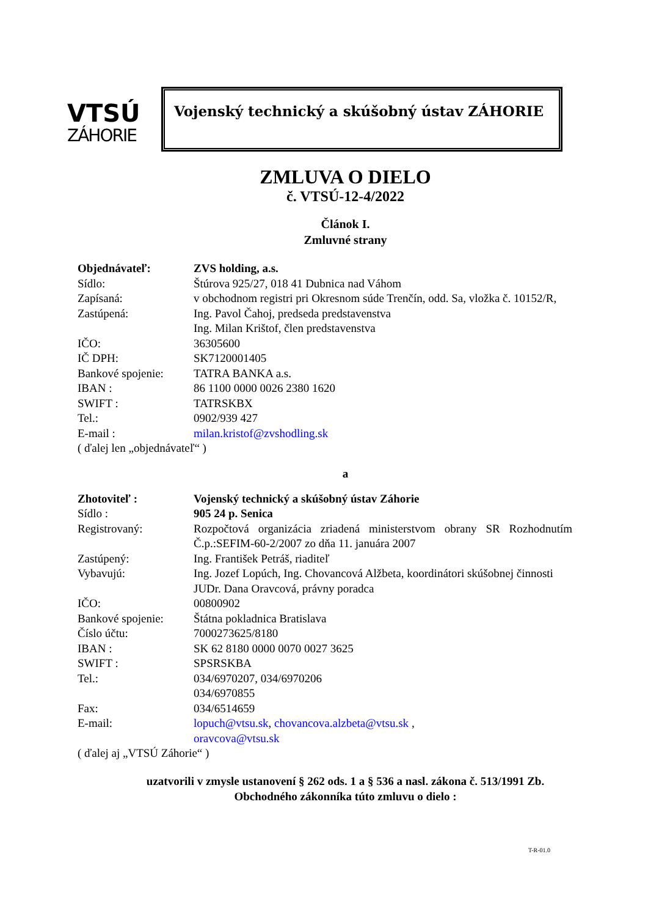VTSÚ
ZÁHORIE
Vojenský technický a skúšobný ústav ZÁHORIE
ZMLUVA O DIELO
č. VTSÚ-12-4/2022
Článok I.
Zmluvné strany
Objednávateľ: ZVS holding, a.s.
Sídlo: Štúrova 925/27, 018 41 Dubnica nad Váhom
Zapísaná: v obchodnom registri pri Okresnom súde Trenčín, odd. Sa, vložka č. 10152/R,
Zastúpená: Ing. Pavol Čahoj, predseda predstavenstva
Ing. Milan Krištof, člen predstavenstva
IČO: 36305600
IČ DPH: SK7120001405
Bankové spojenie: TATRA BANKA a.s.
IBAN : 86 1100 0000 0026 2380 1620
SWIFT : TATRSKBX
Tel.: 0902/939 427
E-mail : milan.kristof@zvshodling.sk
( ďalej len „objednávateľ“ )
a
Zhotoviteľ : Vojenský technický a skúšobný ústav Záhorie
Sídlo : 905 24 p. Senica
Registrovaný: Rozpočtová organizácia zriadená ministerstvom obrany SR Rozhodnutím Č.p.:SEFIM-60-2/2007 zo dňa 11. januára 2007
Zastúpený: Ing. František Petráš, riaditeľ
Vybavujú: Ing. Jozef Lopúch, Ing. Chovancová Alžbeta, koordinátori skúšobnej činnosti
JUDr. Dana Oravcová, právny poradca
IČO: 00800902
Bankové spojenie: Štátna pokladnica Bratislava
Číslo účtu: 7000273625/8180
IBAN : SK 62 8180 0000 0070 0027 3625
SWIFT : SPSRSKBA
Tel.: 034/6970207, 034/6970206
034/6970855
Fax: 034/6514659
E-mail: lopuch@vtsu.sk, chovancova.alzbeta@vtsu.sk ,
oravcova@vtsu.sk
( ďalej aj „VTSÚ Záhorie“ )
uzatvorili v zmysle ustanovení § 262 ods. 1 a § 536 a nasl. zákona č. 513/1991 Zb.
Obchodného zákonníka túto zmluvu o dielo :
T-R-01.0